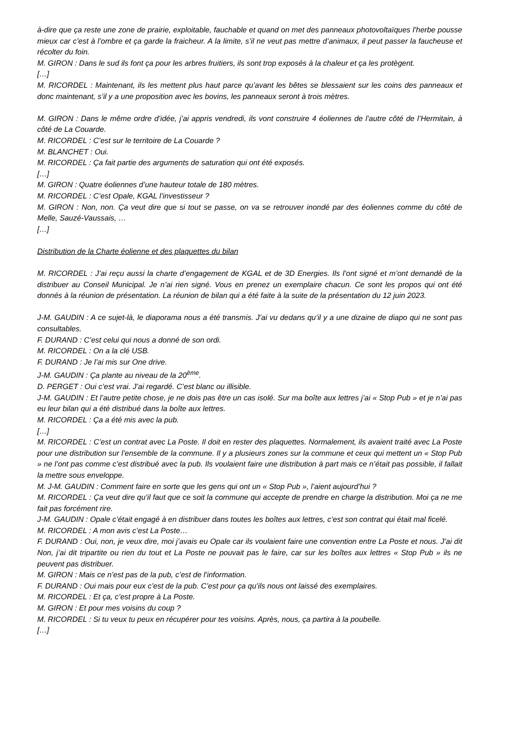à-dire que ça reste une zone de prairie, exploitable, fauchable et quand on met des panneaux photovoltaïques l’herbe pousse mieux car c’est à l’ombre et ça garde la fraicheur. A la limite, s’il ne veut pas mettre d’animaux, il peut passer la faucheuse et récolter du foin.
M. GIRON : Dans le sud ils font ça pour les arbres fruitiers, ils sont trop exposés à la chaleur et ça les protègent.
[…]
M. RICORDEL : Maintenant, ils les mettent plus haut parce qu’avant les bêtes se blessaient sur les coins des panneaux et donc maintenant, s’il y a une proposition avec les bovins, les panneaux seront à trois mètres.
M. GIRON : Dans le même ordre d’idée, j’ai appris vendredi, ils vont construire 4 éoliennes de l’autre côté de l’Hermitain, à côté de La Couarde.
M. RICORDEL : C’est sur le territoire de La Couarde ?
M. BLANCHET : Oui.
M. RICORDEL : Ça fait partie des arguments de saturation qui ont été exposés.
[…]
M. GIRON : Quatre éoliennes d’une hauteur totale de 180 mètres.
M. RICORDEL : C’est Opale, KGAL l’investisseur ?
M. GIRON : Non, non. Ça veut dire que si tout se passe, on va se retrouver inondé par des éoliennes comme du côté de Melle, Sauzé-Vaussais, …
[…]
Distribution de la Charte éolienne et des plaquettes du bilan
M. RICORDEL : J’ai reçu aussi la charte d’engagement de KGAL et de 3D Energies. Ils l’ont signé et m’ont demandé de la distribuer au Conseil Municipal. Je n’ai rien signé. Vous en prenez un exemplaire chacun. Ce sont les propos qui ont été donnés à la réunion de présentation. La réunion de bilan qui a été faite à la suite de la présentation du 12 juin 2023.
J-M. GAUDIN : A ce sujet-là, le diaporama nous a été transmis. J’ai vu dedans qu’il y a une dizaine de diapo qui ne sont pas consultables.
F. DURAND : C’est celui qui nous a donné de son ordi.
M. RICORDEL : On a la clé USB.
F. DURAND : Je l’ai mis sur One drive.
J-M. GAUDIN : Ça plante au niveau de la 20<sup>ème</sup>.
D. PERGET : Oui c’est vrai. J’ai regardé. C’est blanc ou illisible.
J-M. GAUDIN : Et l’autre petite chose, je ne dois pas être un cas isolé. Sur ma boîte aux lettres j’ai « Stop Pub » et je n’ai pas eu leur bilan qui a été distribué dans la boîte aux lettres.
M. RICORDEL : Ça a été mis avec la pub.
[…]
M. RICORDEL : C’est un contrat avec La Poste. Il doit en rester des plaquettes. Normalement, ils avaient traité avec La Poste pour une distribution sur l’ensemble de la commune. Il y a plusieurs zones sur la commune et ceux qui mettent un « Stop Pub » ne l’ont pas comme c’est distribué avec la pub. Ils voulaient faire une distribution à part mais ce n’était pas possible, il fallait la mettre sous enveloppe.
M. J-M. GAUDIN : Comment faire en sorte que les gens qui ont un « Stop Pub », l’aient aujourd’hui ?
M. RICORDEL : Ça veut dire qu’il faut que ce soit la commune qui accepte de prendre en charge la distribution. Moi ça ne me fait pas forcément rire.
J-M. GAUDIN : Opale c’était engagé à en distribuer dans toutes les boîtes aux lettres, c’est son contrat qui était mal ficelé.
M. RICORDEL : A mon avis c’est La Poste…
F. DURAND : Oui, non, je veux dire, moi j’avais eu Opale car ils voulaient faire une convention entre La Poste et nous. J’ai dit Non, j’ai dit tripartite ou rien du tout et La Poste ne pouvait pas le faire, car sur les boîtes aux lettres « Stop Pub » ils ne peuvent pas distribuer.
M. GIRON : Mais ce n’est pas de la pub, c’est de l’information.
F. DURAND : Oui mais pour eux c’est de la pub. C’est pour ça qu’ils nous ont laissé des exemplaires.
M. RICORDEL : Et ça, c’est propre à La Poste.
M. GIRON : Et pour mes voisins du coup ?
M. RICORDEL : Si tu veux tu peux en récupérer pour tes voisins. Après, nous, ça partira à la poubelle.
[…]